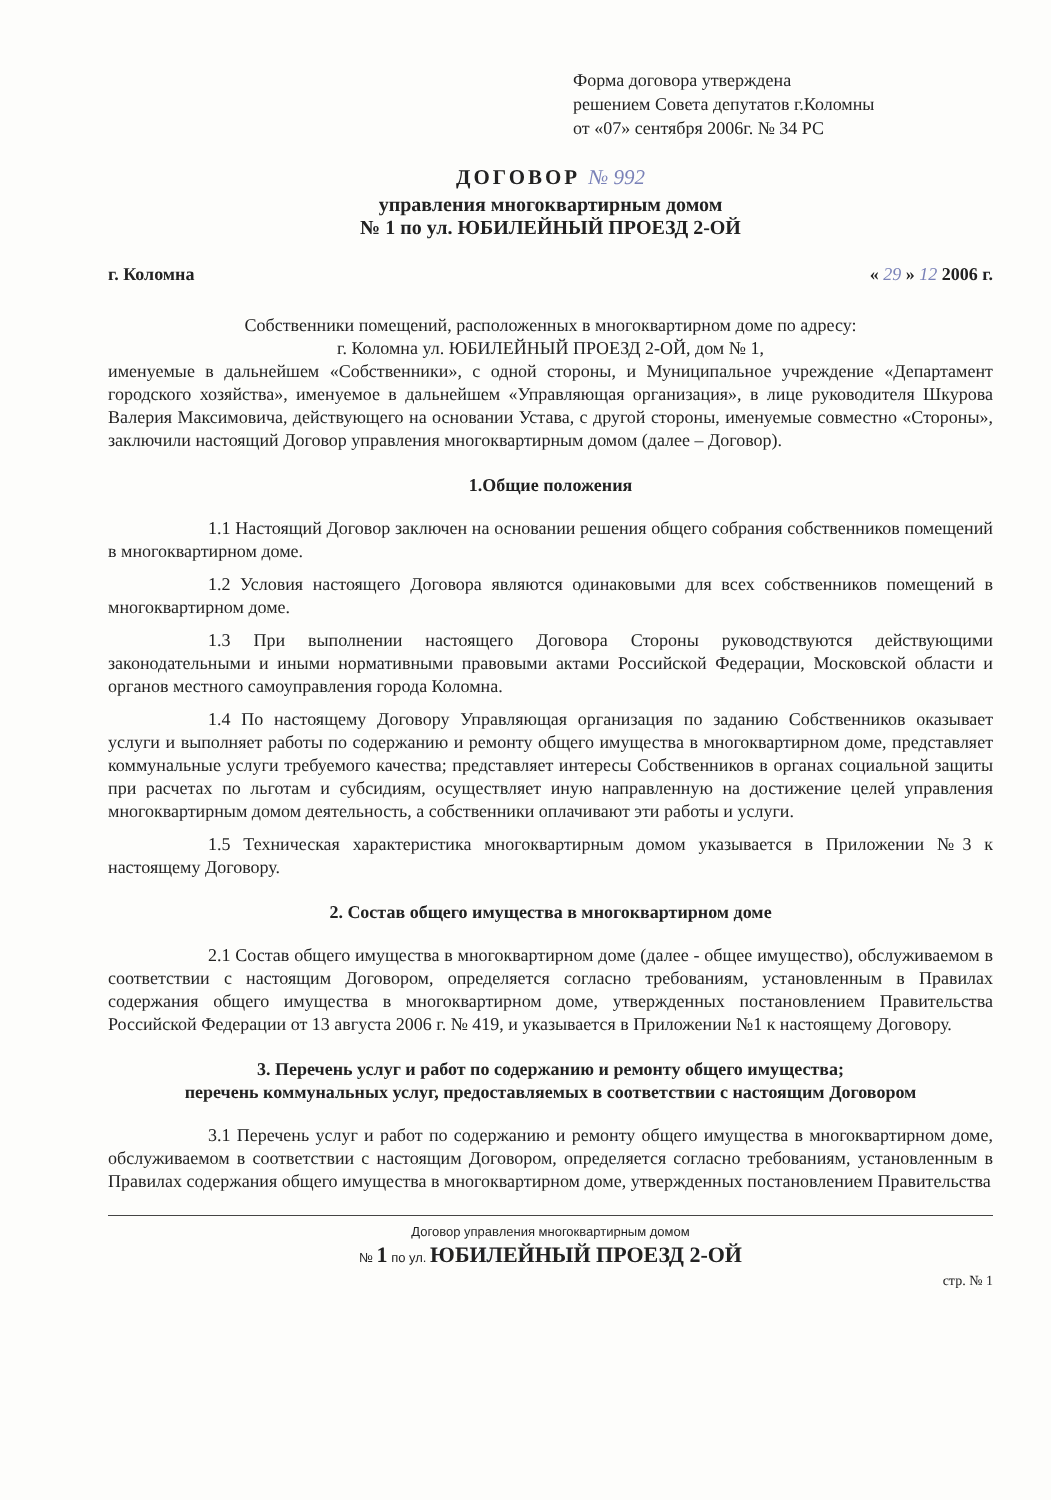Форма договора утверждена
решением Совета депутатов г.Коломны
от «07» сентября 2006г. № 34 РС
ДОГОВОР № 992
управления многоквартирным домом
№ 1 по ул. ЮБИЛЕЙНЫЙ ПРОЕЗД 2-ОЙ
г. Коломна « 29 » 12 2006 г.
Собственники помещений, расположенных в многоквартирном доме по адресу:
г. Коломна ул. ЮБИЛЕЙНЫЙ ПРОЕЗД 2-ОЙ, дом № 1,
именуемые в дальнейшем «Собственники», с одной стороны, и Муниципальное учреждение «Департамент городского хозяйства», именуемое в дальнейшем «Управляющая организация», в лице руководителя Шкурова Валерия Максимовича, действующего на основании Устава, с другой стороны, именуемые совместно «Стороны», заключили настоящий Договор управления многоквартирным домом (далее – Договор).
1.Общие положения
1.1 Настоящий Договор заключен на основании решения общего собрания собственников помещений в многоквартирном доме.
1.2 Условия настоящего Договора являются одинаковыми для всех собственников помещений в многоквартирном доме.
1.3 При выполнении настоящего Договора Стороны руководствуются действующими законодательными и иными нормативными правовыми актами Российской Федерации, Московской области и органов местного самоуправления города Коломна.
1.4 По настоящему Договору Управляющая организация по заданию Собственников оказывает услуги и выполняет работы по содержанию и ремонту общего имущества в многоквартирном доме, представляет коммунальные услуги требуемого качества; представляет интересы Собственников в органах социальной защиты при расчетах по льготам и субсидиям, осуществляет иную направленную на достижение целей управления многоквартирным домом деятельность, а собственники оплачивают эти работы и услуги.
1.5 Техническая характеристика многоквартирным домом указывается в Приложении №3 к настоящему Договору.
2. Состав общего имущества в многоквартирном доме
2.1 Состав общего имущества в многоквартирном доме (далее - общее имущество), обслуживаемом в соответствии с настоящим Договором, определяется согласно требованиям, установленным в Правилах содержания общего имущества в многоквартирном доме, утвержденных постановлением Правительства Российской Федерации от 13 августа 2006 г. № 419, и указывается в Приложении №1 к настоящему Договору.
3. Перечень услуг и работ по содержанию и ремонту общего имущества;
перечень коммунальных услуг, предоставляемых в соответствии с настоящим Договором
3.1 Перечень услуг и работ по содержанию и ремонту общего имущества в многоквартирном доме, обслуживаемом в соответствии с настоящим Договором, определяется согласно требованиям, установленным в Правилах содержания общего имущества в многоквартирном доме, утвержденных постановлением Правительства
Договор управления многоквартирным домом
№ 1 по ул. ЮБИЛЕЙНЫЙ ПРОЕЗД 2-ОЙ
стр. № 1